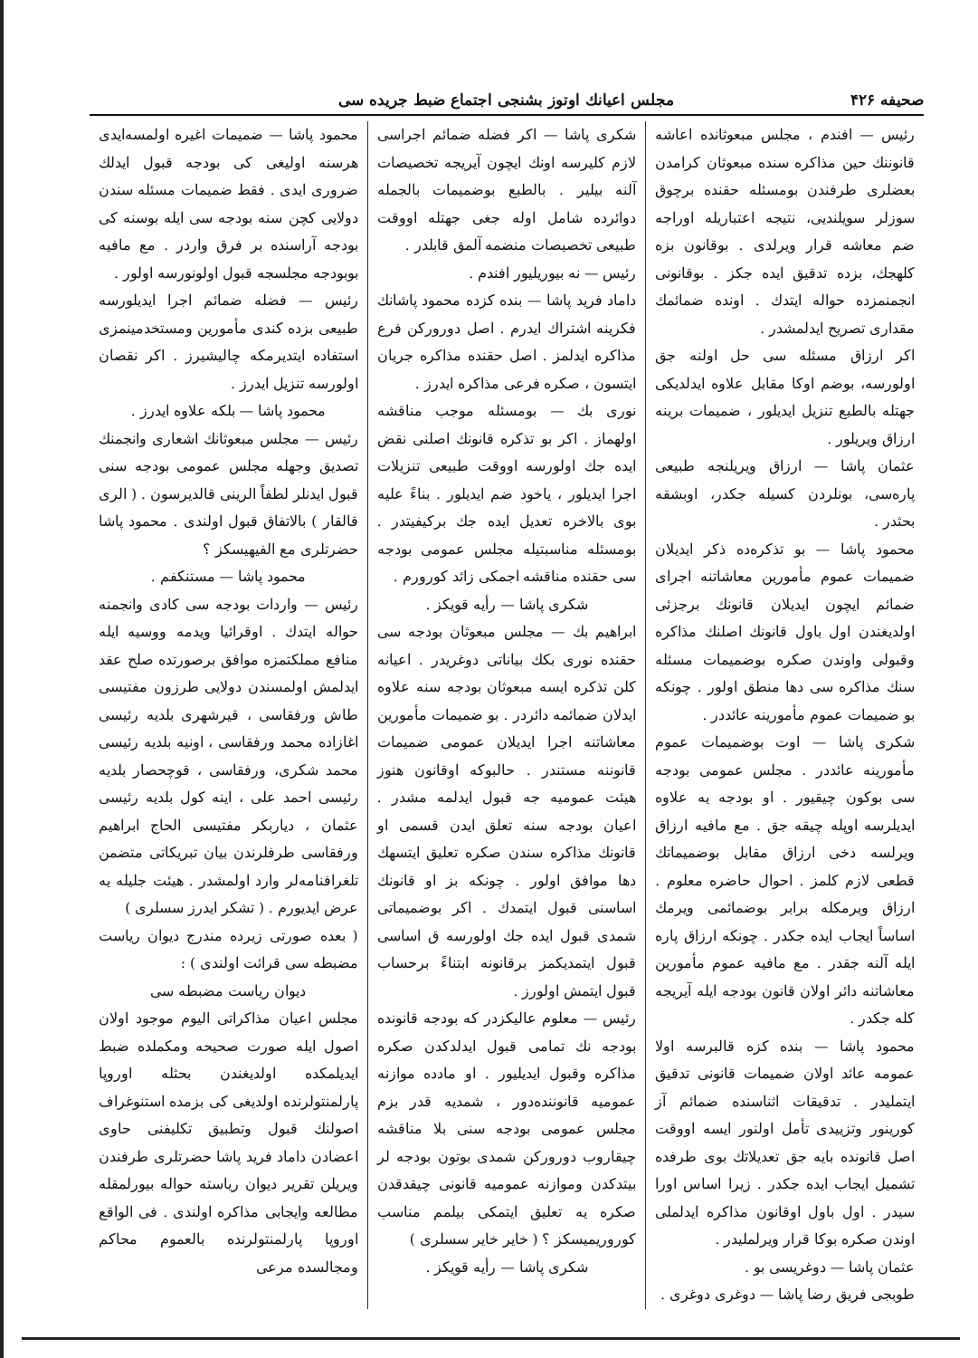صحيفه ۴۲۶ مجلس اعيانك اوتوز بشنجى اجتماع ضبط جريده سى
رئيس — افندم ، مجلس مبعوثانده اعاشه قانوننك حين مذاكره سنده مبعوثان كرامدن بعضلرى طرفندن بومسئله حقنده برچوق سوزلر سويلنديى، نتيجه اعتباريله اوراجه ضم معاشه قرار ويرلدى . بوقانون بزه كلهجك، بزده تدقيق ايده جكز . بوقانونى انجمنمزده حواله ايتدك . اونده ضمائمك مقدارى تصريح ايدلمشدر .
اكر ارزاق مسئله سى حل اولنه جق اولورسه، بوضم اوكا مقابل علاوه ايدلديكى جهتله بالطبع تنزيل ايديلور ، ضميمات برينه ارزاق ويريلور .
عثمان پاشا — ارزاق ويريلنجه طبيعى پاره‌سى، بونلردن كسيله جكدر، اوبشقه بحثدر .
محمود پاشا — بو تذكره‌ده ذكر ايديلان ضميمات عموم مأمورين معاشاتنه اجراى ضمائم ايچون ايديلان قانونك برجزئى اولديغندن اول باول قانونك اصلنك مذاكره وقبولى واوندن صكره بوضميمات مسئله سنك مذاكره سى دها منطق اولور . چونكه بو ضميمات عموم مأمورينه عائددر .
شكرى پاشا — اوت بوضميمات عموم مأمورينه عائددر . مجلس عمومى بودجه سى بوكون چيقيور . او بودجه يه علاوه ايديلرسه اوپله چيقه جق . مع مافيه ارزاق ويرلسه دخى ارزاق مقابل بوضميماتك قطعى لازم كلمز . احوال حاضره معلوم . ارزاق ويرمكله برابر بوضمائمى ويرمك اساساً ايجاب ايده جكدر . چونكه ارزاق پاره ايله آلنه جقدر . مع مافيه عموم مأمورين معاشاتنه دائر اولان قانون بودجه ايله آيريجه كله جكدر .
محمود پاشا — بنده كزه قالبرسه اولا عمومه عائد اولان ضميمات قانونى تدقيق ايتمليدر . تدقيقات اثناسنده ضمائم آز كورينور وتزييدى تأمل اولنور ايسه اووقت اصل قانونده بايه جق تعديلاتك بوى طرفده تشميل ايجاب ايده جكدر . زيرا اساس اورا سيدر . اول باول اوقانون مذاكره ايدلملى اوندن صكره بوكا قرار ويرلملیدر .
عثمان پاشا — دوغريسى بو .
طوبجى فريق رضا پاشا — دوغرى دوغرى .
شكرى پاشا — اكر فضله ضمائم اجراسى لازم كليرسه اونك ايچون آيريجه تخصيصات آلنه بيلير . بالطبع بوضميمات بالجمله دوائرده شامل اوله جغى جهتله اووقت طبيعى تخصيصات منضمه آلمق قابلدر .
رئيس — نه بيوريليور افندم .
داماد فريد پاشا — بنده كزده محمود پاشانك فكرينه اشتراك ايدرم . اصل دوروركن فرع مذاكره ايدلمز . اصل حقنده مذاكره جريان ايتسون ، صكره فرعى مذاكره ايدرز .
نورى بك — بومسئله موجب مناقشه اولهماز . اكر بو تذكره قانونك اصلنى نقض ايده جك اولورسه اووقت طبيعى تنزيلات اجرا ايديلور ، ياخود ضم ايديلور . بناءً عليه بوى بالاخره تعديل ايده جك بركيفيتدر . بومسئله مناسبتيله مجلس عمومى بودجه سى حقنده مناقشه اجمكى زائد كورورم .
شكرى پاشا — رأيه قويكز .
ابراهيم بك — مجلس مبعوثان بودجه سى حقنده نورى بكك بياناتى دوغريدر . اعيانه كلن تذكره ايسه مبعوثان بودجه سنه علاوه ايدلان ضمائمه دائردر . بو ضميمات مأمورين معاشاتنه اجرا ايديلان عمومى ضميمات قانوننه مستندر . حالبوكه اوقانون هنوز هيئت عموميه جه قبول ايدلمه مشدر . اعيان بودجه سنه تعلق ايدن قسمى او قانونك مذاكره سندن صكره تعليق ايتسهك دها موافق اولور . چونكه بز او قانونك اساسنى قبول ايتمدك . اكر بوضميماتى شمدى قبول ايده جك اولورسه ق اساسى قبول ايتمديكمز برقانونه ابتناءً برحساب قبول ايتمش اولورز .
رئيس — معلوم عاليكزدر كه بودجه قانونده بودجه نك تمامى قبول ايدلدكدن صكره مذاكره وقبول ايديليور . او مادده موازنه عموميه قانوننده‌دور ، شمديه قدر بزم مجلس عمومى بودجه سنى بلا مناقشه چيقاروب دوروركن شمدى بوتون بودجه لر بيتدكدن وموازنه عموميه قانونى چيقدقدن صكره يه تعليق ايتمكى بيلمم مناسب كوروريميسكز ؟ ( خاير خاير سسلرى )
شكرى پاشا — رأيه قويكز .
محمود پاشا — ضميمات اغيره اولمسه‌ايدى هرسنه اوليغى كى بودجه قبول ايدلك ضرورى ايدى . فقط ضميمات مسئله سندن دولايى كچن سنه بودجه سى ايله بوسنه كى بودجه آراسنده بر فرق واردر . مع مافيه بوبودجه مجلسجه قبول اولونورسه اولور .
رئيس — فضله ضمائم اجرا ايديلورسه طبيعى بزده كندى مأمورين ومستخدمينمزى استفاده ايتديرمكه چاليشيرز . اكر نقصان اولورسه تنزيل ايدرز .
محمود پاشا — بلكه علاوه ايدرز .
رئيس — مجلس مبعوثانك اشعارى وانجمنك تصديق وجهله مجلس عمومى بودجه سنى قبول ايدنلر لطفاً الرينى قالديرسون . ( الرى قالقار ) بالاتفاق قبول اولندى . محمود پاشا حضرتلرى مع الفيهيسكز ؟
محمود پاشا — مستنكفم .
رئيس — واردات بودجه سى كادى وانجمنه حواله ايتدك . اوقرائيا ويدمه ووسيه ايله منافع مملكتمزه موافق برصورتده صلح عقد ايدلمش اولمسندن دولايى طرزون مفتيسى طاش ورفقاسى ، قيرشهرى بلديه رئيسى اغازاده محمد ورفقاسى ، اونيه بلديه رئيسى محمد شكرى، ورفقاسى ، قوچحصار بلديه رئيسى احمد على ، اينه كول بلديه رئيسى عثمان ، دياربكر مفتيسى الحاج ابراهيم ورفقاسى طرفلرندن بيان تبريكاتى متضمن تلغرافنامه‌لر وارد اولمشدر . هيئت جليله يه عرض ايديورم . ( تشكر ايدرز سسلرى )
( بعده صورتى زيرده مندرج ديوان رياست مضبطه سى قرائت اولندى ) :
ديوان رياست مضبطه سى
مجلس اعيان مذاكراتى اليوم موجود اولان اصول ايله صورت صحيحه ومكملده ضبط ايديلمكده اولديغندن بحثله اوروپا پارلمنتولرنده اولديغى كى بزمده استنوغراف اصولنك قبول وتطبيق تكليفنى حاوى اعضادن داماد فريد پاشا حضرتلرى طرفندن ويريلن تقرير ديوان رياسته حواله بيورلمقله مطالعه وايجابى مذاكره اولندى . فى الواقع اوروپا پارلمنتولرنده بالعموم محاكم ومجالسده مرعى